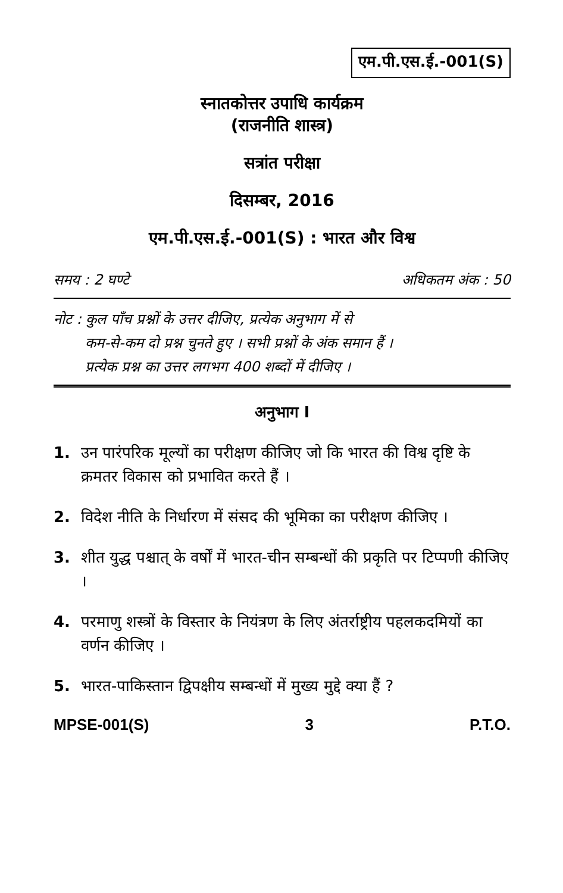एम.पी.एस.ई.-001(S)
स्नातकोत्तर उपाधि कार्यक्रम
(राजनीति शास्त्र)
सत्रांत परीक्षा
दिसम्बर, 2016
एम.पी.एस.ई.-001(S) : भारत और विश्व
समय : 2 घण्टे अधिकतम अंक : 50
नोट : कुल पाँच प्रश्नों के उत्तर दीजिए, प्रत्येक अनुभाग में से
कम-से-कम दो प्रश्न चुनते हुए । सभी प्रश्नों के अंक समान हैं ।
प्रत्येक प्रश्न का उत्तर लगभग 400 शब्दों में दीजिए ।
अनुभाग I
1. उन पारंपरिक मूल्यों का परीक्षण कीजिए जो कि भारत की विश्व दृष्टि के क्रमतर विकास को प्रभावित करते हैं ।
2. विदेश नीति के निर्धारण में संसद की भूमिका का परीक्षण कीजिए ।
3. शीत युद्ध पश्चात् के वर्षों में भारत-चीन सम्बन्धों की प्रकृति पर टिप्पणी कीजिए ।
4. परमाणु शस्त्रों के विस्तार के नियंत्रण के लिए अंतर्राष्ट्रीय पहलकदमियों का वर्णन कीजिए ।
5. भारत-पाकिस्तान द्विपक्षीय सम्बन्धों में मुख्य मुद्दे क्या हैं ?
MPSE-001(S) 3 P.T.O.